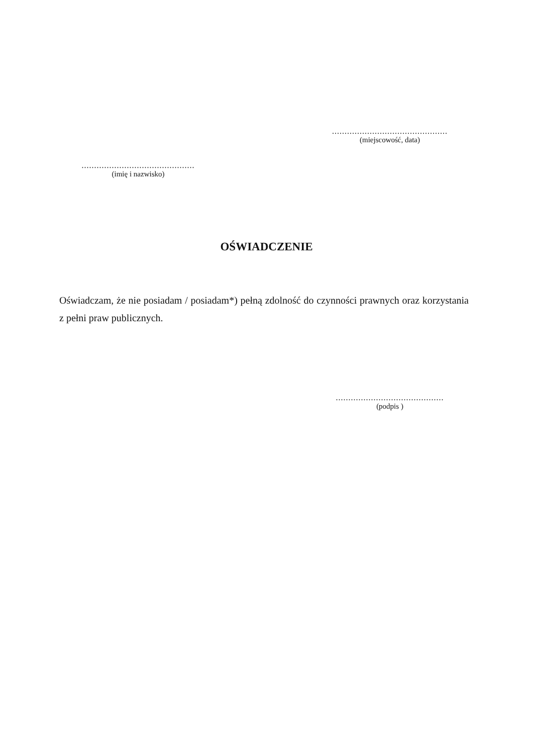..............................................
(miejscowość, data)
.............................................
(imię i nazwisko)
OŚWIADCZENIE
Oświadczam, że nie posiadam / posiadam*) pełną zdolność do czynności prawnych oraz korzystania z pełni praw publicznych.
...........................................
(podpis )